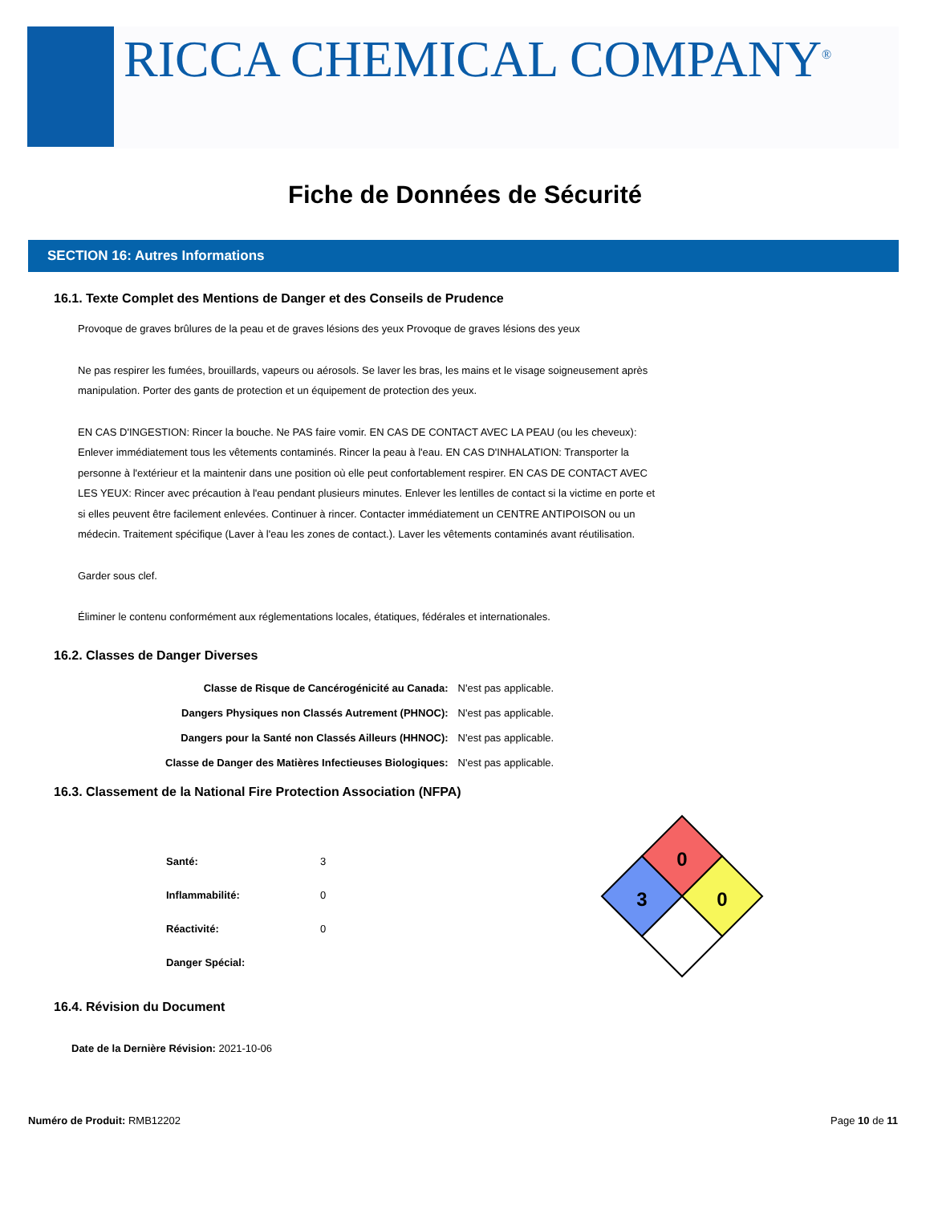RICCA CHEMICAL COMPANY<sup>®</sup>
Fiche de Données de Sécurité
SECTION 16: Autres Informations
16.1. Texte Complet des Mentions de Danger et des Conseils de Prudence
Provoque de graves brûlures de la peau et de graves lésions des yeux Provoque de graves lésions des yeux
Ne pas respirer les fumées, brouillards, vapeurs ou aérosols. Se laver les bras, les mains et le visage soigneusement après manipulation. Porter des gants de protection et un équipement de protection des yeux.
EN CAS D'INGESTION: Rincer la bouche. Ne PAS faire vomir. EN CAS DE CONTACT AVEC LA PEAU (ou les cheveux): Enlever immédiatement tous les vêtements contaminés. Rincer la peau à l'eau. EN CAS D'INHALATION: Transporter la personne à l'extérieur et la maintenir dans une position où elle peut confortablement respirer. EN CAS DE CONTACT AVEC LES YEUX: Rincer avec précaution à l'eau pendant plusieurs minutes. Enlever les lentilles de contact si la victime en porte et si elles peuvent être facilement enlevées. Continuer à rincer. Contacter immédiatement un CENTRE ANTIPOISON ou un médecin. Traitement spécifique (Laver à l'eau les zones de contact.). Laver les vêtements contaminés avant réutilisation.
Garder sous clef.
Éliminer le contenu conformément aux réglementations locales, étatiques, fédérales et internationales.
16.2. Classes de Danger Diverses
| Classe de Risque de Cancérogénicité au Canada: | N'est pas applicable. |
| Dangers Physiques non Classés Autrement (PHNOC): | N'est pas applicable. |
| Dangers pour la Santé non Classés Ailleurs (HHNOC): | N'est pas applicable. |
| Classe de Danger des Matières Infectieuses Biologiques: | N'est pas applicable. |
16.3. Classement de la National Fire Protection Association (NFPA)
| Santé: | 3 |
| Inflammabilité: | 0 |
| Réactivité: | 0 |
| Danger Spécial: | |
0
3
0
16.4. Révision du Document
Date de la Dernière Révision: 2021-10-06
Numéro de Produit: RMB12202 Page 10 de 11